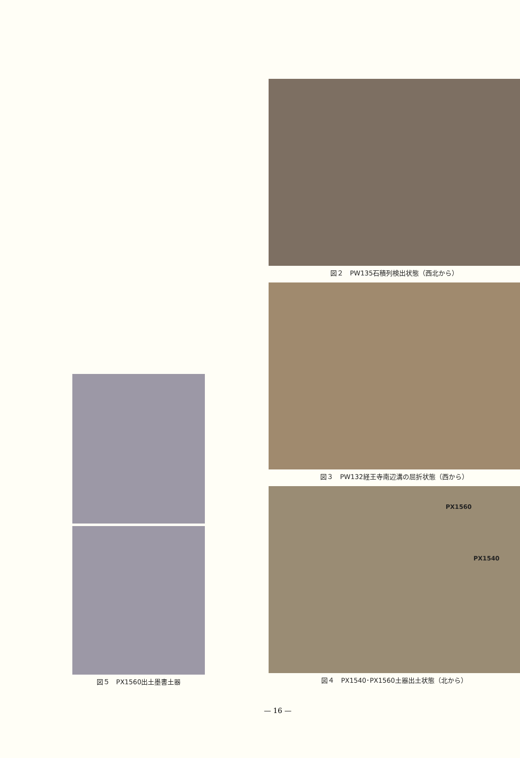図５　PX1560出土墨書土器
図２　PW135石積列検出状態（西北から）
図３　PW132経王寺南辺溝の屈折状態（西から）
PX1560
PX1540
図４　PX1540･PX1560土器出土状態（北から）
— 16 —